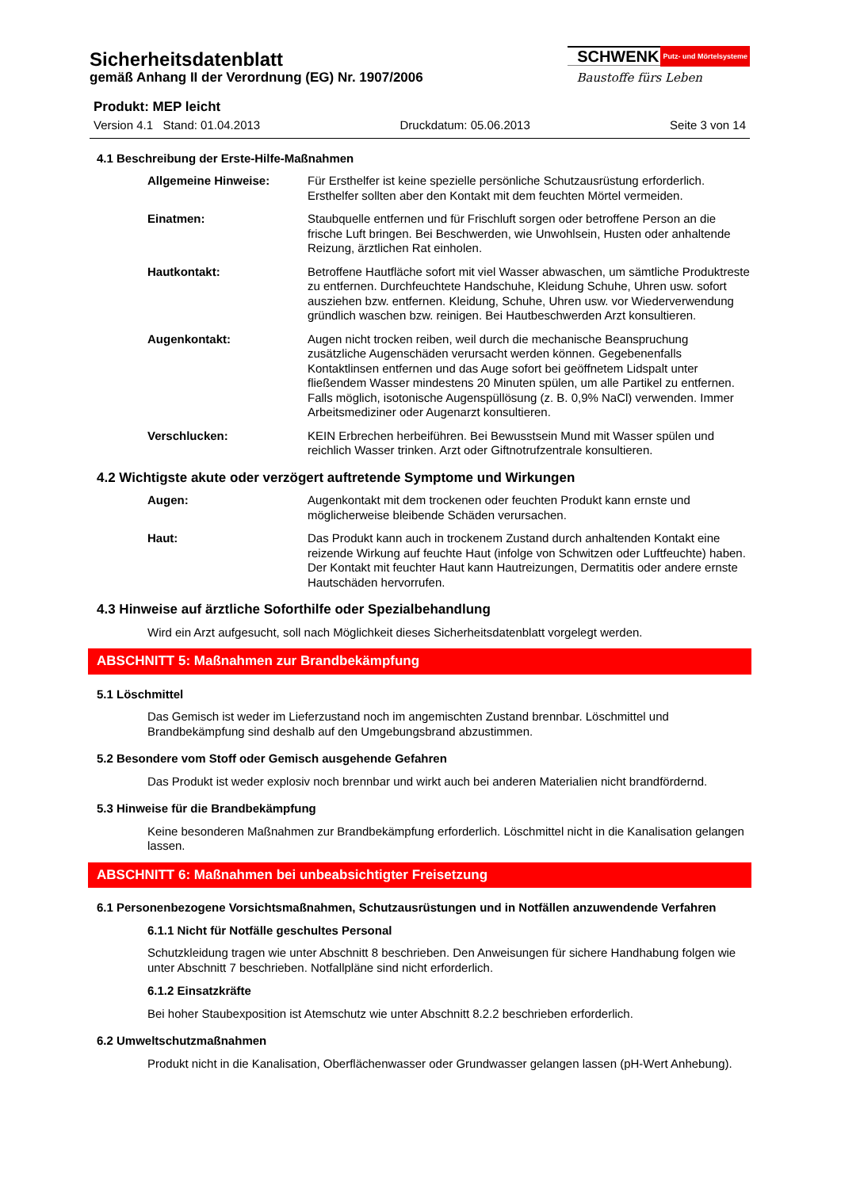Sicherheitsdatenblatt
gemäß Anhang II der Verordnung (EG) Nr. 1907/2006
SCHWENK Putz- und Mörtelsysteme
Baustoffe fürs Leben
Produkt: MEP leicht
Version 4.1 Stand: 01.04.2013 Druckdatum: 05.06.2013 Seite 3 von 14
4.1 Beschreibung der Erste-Hilfe-Maßnahmen
Allgemeine Hinweise: Für Ersthelfer ist keine spezielle persönliche Schutzausrüstung erforderlich. Ersthelfer sollten aber den Kontakt mit dem feuchten Mörtel vermeiden.
Einatmen: Staubquelle entfernen und für Frischluft sorgen oder betroffene Person an die frische Luft bringen. Bei Beschwerden, wie Unwohlsein, Husten oder anhaltende Reizung, ärztlichen Rat einholen.
Hautkontakt: Betroffene Hautfläche sofort mit viel Wasser abwaschen, um sämtliche Produktreste zu entfernen. Durchfeuchtete Handschuhe, Kleidung Schuhe, Uhren usw. sofort ausziehen bzw. entfernen. Kleidung, Schuhe, Uhren usw. vor Wiederverwendung gründlich waschen bzw. reinigen. Bei Hautbeschwerden Arzt konsultieren.
Augenkontakt: Augen nicht trocken reiben, weil durch die mechanische Beanspruchung zusätzliche Augenschäden verursacht werden können. Gegebenenfalls Kontaktlinsen entfernen und das Auge sofort bei geöffnetem Lidspalt unter fließendem Wasser mindestens 20 Minuten spülen, um alle Partikel zu entfernen. Falls möglich, isotonische Augenspüllösung (z. B. 0,9% NaCl) verwenden. Immer Arbeitsmediziner oder Augenarzt konsultieren.
Verschlucken: KEIN Erbrechen herbeiführen. Bei Bewusstsein Mund mit Wasser spülen und reichlich Wasser trinken. Arzt oder Giftnotrufzentrale konsultieren.
4.2 Wichtigste akute oder verzögert auftretende Symptome und Wirkungen
Augen: Augenkontakt mit dem trockenen oder feuchten Produkt kann ernste und möglicherweise bleibende Schäden verursachen.
Haut: Das Produkt kann auch in trockenem Zustand durch anhaltenden Kontakt eine reizende Wirkung auf feuchte Haut (infolge von Schwitzen oder Luftfeuchte) haben. Der Kontakt mit feuchter Haut kann Hautreizungen, Dermatitis oder andere ernste Hautschäden hervorrufen.
4.3 Hinweise auf ärztliche Soforthilfe oder Spezialbehandlung
Wird ein Arzt aufgesucht, soll nach Möglichkeit dieses Sicherheitsdatenblatt vorgelegt werden.
ABSCHNITT 5: Maßnahmen zur Brandbekämpfung
5.1 Löschmittel
Das Gemisch ist weder im Lieferzustand noch im angemischten Zustand brennbar. Löschmittel und Brandbekämpfung sind deshalb auf den Umgebungsbrand abzustimmen.
5.2 Besondere vom Stoff oder Gemisch ausgehende Gefahren
Das Produkt ist weder explosiv noch brennbar und wirkt auch bei anderen Materialien nicht brandfördernd.
5.3 Hinweise für die Brandbekämpfung
Keine besonderen Maßnahmen zur Brandbekämpfung erforderlich. Löschmittel nicht in die Kanalisation gelangen lassen.
ABSCHNITT 6: Maßnahmen bei unbeabsichtigter Freisetzung
6.1 Personenbezogene Vorsichtsmaßnahmen, Schutzausrüstungen und in Notfällen anzuwendende Verfahren
6.1.1 Nicht für Notfälle geschultes Personal
Schutzkleidung tragen wie unter Abschnitt 8 beschrieben. Den Anweisungen für sichere Handhabung folgen wie unter Abschnitt 7 beschrieben. Notfallpläne sind nicht erforderlich.
6.1.2 Einsatzkräfte
Bei hoher Staubexposition ist Atemschutz wie unter Abschnitt 8.2.2 beschrieben erforderlich.
6.2 Umweltschutzmaßnahmen
Produkt nicht in die Kanalisation, Oberflächenwasser oder Grundwasser gelangen lassen (pH-Wert Anhebung).